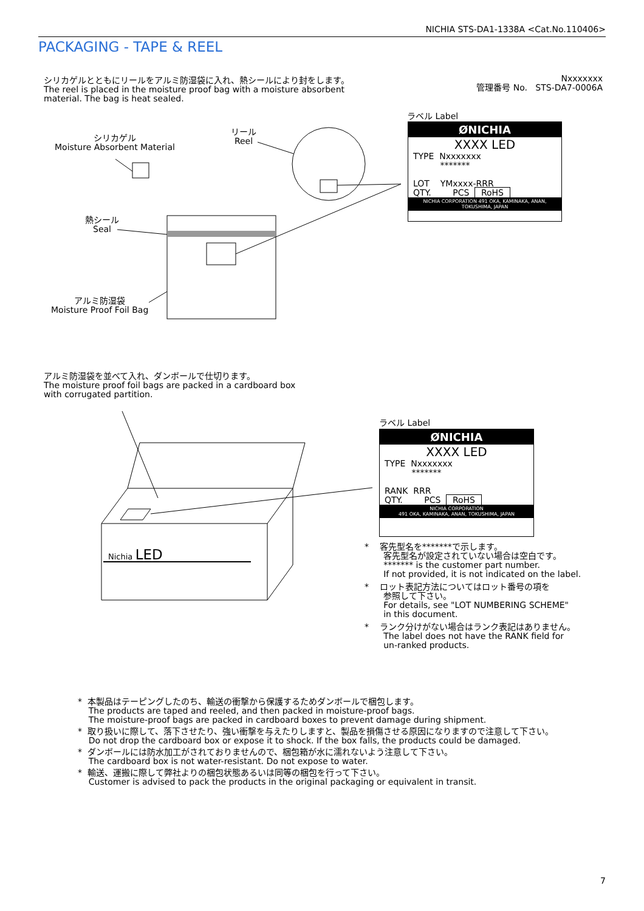NICHIA STS-DA1-1338A <Cat.No.110406>
PACKAGING - TAPE & REEL
シリカゲルとともにリールをアルミ防湿袋に入れ、熱シールにより封をします。
The reel is placed in the moisture proof bag with a moisture absorbent
material. The bag is heat sealed.
Nxxxxxxx
管理番号 No. STS-DA7-0006A
シリカゲル
Moisture Absorbent Material
リール
Reel
熱シール
Seal
アルミ防湿袋
Moisture Proof Foil Bag
ラベル Label
ØNICHIA
XXXX LED
TYPE Nxxxxxxx
*******
LOT YMxxxx-RRR
QTY. PCS RoHS
NICHIA CORPORATION 491 OKA, KAMINAKA, ANAN, TOKUSHIMA, JAPAN
アルミ防湿袋を並べて入れ、ダンボールで仕切ります。
The moisture proof foil bags are packed in a cardboard box
with corrugated partition.
Nichia LED
ラベル Label
ØNICHIA
XXXX LED
TYPE Nxxxxxxx
*******
RANK RRR
QTY. PCS RoHS
NICHIA CORPORATION
491 OKA, KAMINAKA, ANAN, TOKUSHIMA, JAPAN
* 客先型名を*******で示します。
客先型名が設定されていない場合は空白です。
******* is the customer part number.
If not provided, it is not indicated on the label.
* ロット表記方法についてはロット番号の項を
参照して下さい。
For details, see "LOT NUMBERING SCHEME"
in this document.
* ランク分けがない場合はランク表記はありません。
The label does not have the RANK field for
un-ranked products.
* 本製品はテーピングしたのち、輸送の衝撃から保護するためダンボールで梱包します。
The products are taped and reeled, and then packed in moisture-proof bags.
The moisture-proof bags are packed in cardboard boxes to prevent damage during shipment.
* 取り扱いに際して、落下させたり、強い衝撃を与えたりしますと、製品を損傷させる原因になりますので注意して下さい。
Do not drop the cardboard box or expose it to shock. If the box falls, the products could be damaged.
* ダンボールには防水加工がされておりませんので、梱包箱が水に濡れないよう注意して下さい。
The cardboard box is not water-resistant. Do not expose to water.
* 輸送、運搬に際して弊社よりの梱包状態あるいは同等の梱包を行って下さい。
Customer is advised to pack the products in the original packaging or equivalent in transit.
7